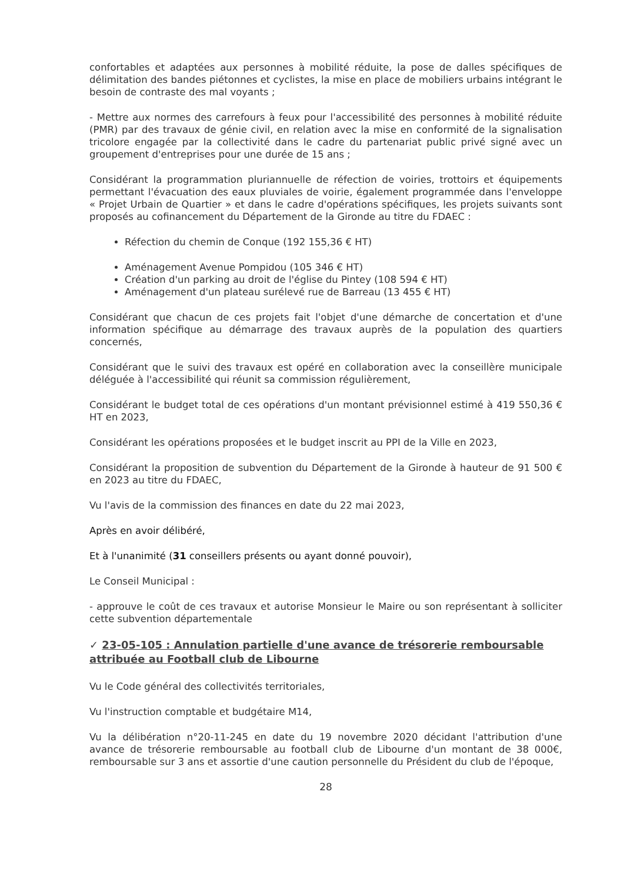confortables et adaptées aux personnes à mobilité réduite, la pose de dalles spécifiques de délimitation des bandes piétonnes et cyclistes, la mise en place de mobiliers urbains intégrant le besoin de contraste des mal voyants ;
- Mettre aux normes des carrefours à feux pour l'accessibilité des personnes à mobilité réduite (PMR) par des travaux de génie civil, en relation avec la mise en conformité de la signalisation tricolore engagée par la collectivité dans le cadre du partenariat public privé signé avec un groupement d'entreprises pour une durée de 15 ans ;
Considérant la programmation pluriannuelle de réfection de voiries, trottoirs et équipements permettant l'évacuation des eaux pluviales de voirie, également programmée dans l'enveloppe « Projet Urbain de Quartier » et dans le cadre d'opérations spécifiques, les projets suivants sont proposés au cofinancement du Département de la Gironde au titre du FDAEC :
Réfection du chemin de Conque (192 155,36 € HT)
Aménagement Avenue Pompidou (105 346 € HT)
Création d'un parking au droit de l'église du Pintey (108 594 € HT)
Aménagement d'un plateau surélevé rue de Barreau (13 455 € HT)
Considérant que chacun de ces projets fait l'objet d'une démarche de concertation et d'une information spécifique au démarrage des travaux auprès de la population des quartiers concernés,
Considérant que le suivi des travaux est opéré en collaboration avec la conseillère municipale déléguée à l'accessibilité qui réunit sa commission régulièrement,
Considérant le budget total de ces opérations d'un montant prévisionnel estimé à 419 550,36 € HT en 2023,
Considérant les opérations proposées et le budget inscrit au PPI de la Ville en 2023,
Considérant la proposition de subvention du Département de la Gironde à hauteur de 91 500 € en 2023 au titre du FDAEC,
Vu l'avis de la commission des finances en date du 22 mai 2023,
Après en avoir délibéré,
Et à l'unanimité (31 conseillers présents ou ayant donné pouvoir),
Le Conseil Municipal :
- approuve le coût de ces travaux et autorise Monsieur le Maire ou son représentant à solliciter cette subvention départementale
✓ 23-05-105 : Annulation partielle d'une avance de trésorerie remboursable attribuée au Football club de Libourne
Vu le Code général des collectivités territoriales,
Vu l'instruction comptable et budgétaire M14,
Vu la délibération n°20-11-245 en date du 19 novembre 2020 décidant l'attribution d'une avance de trésorerie remboursable au football club de Libourne d'un montant de 38 000€, remboursable sur 3 ans et assortie d'une caution personnelle du Président du club de l'époque,
28